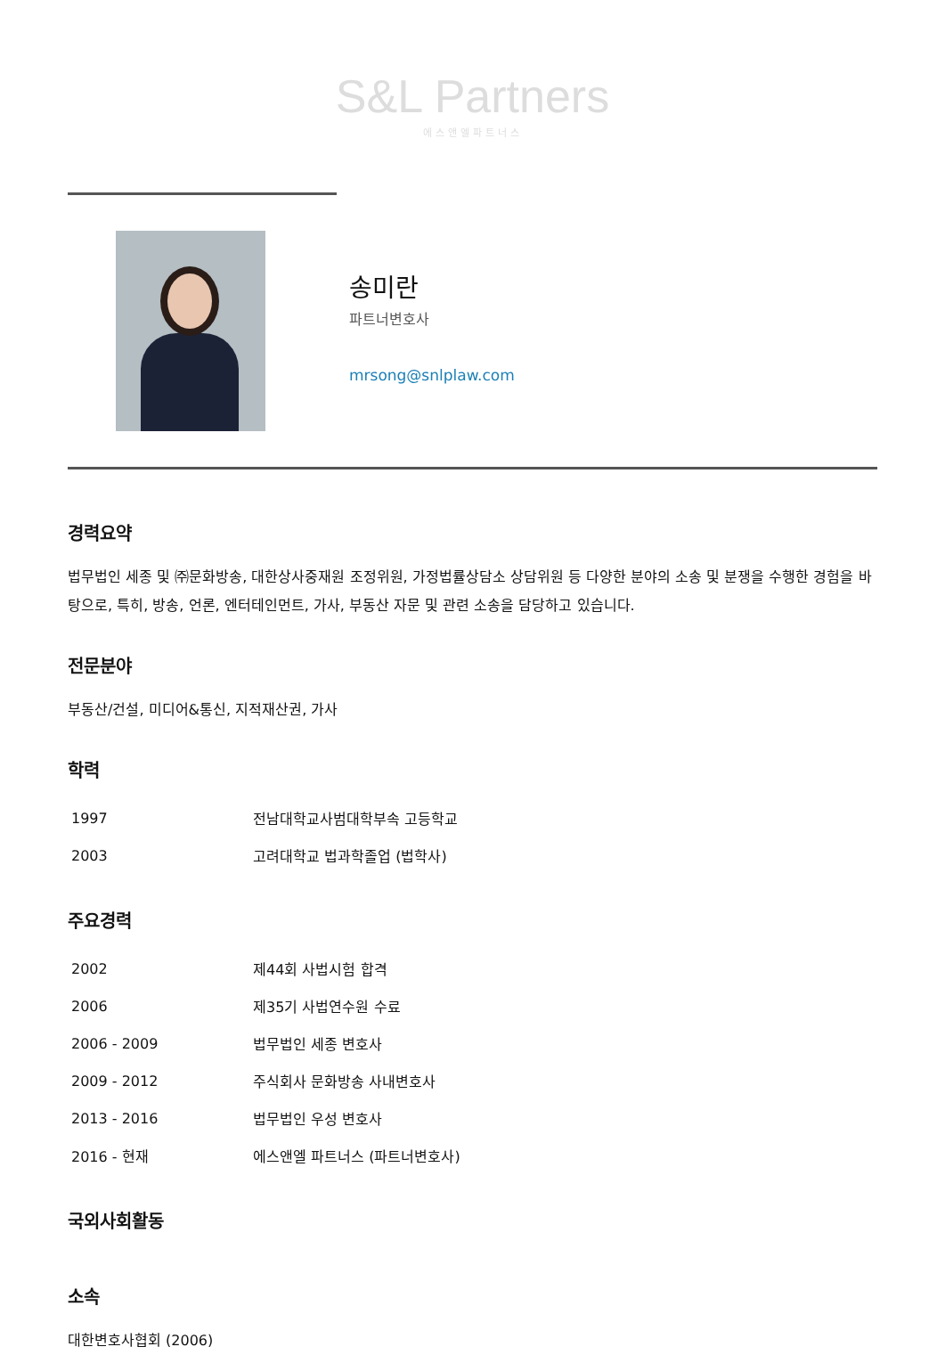S&L Partners
에스앤엘파트너스
송미란
파트너변호사
mrsong@snlplaw.com
경력요약
법무법인 세종 및 ㈜문화방송, 대한상사중재원 조정위원, 가정법률상담소 상담위원 등 다양한 분야의 소송 및 분쟁을 수행한 경험을 바탕으로, 특히, 방송, 언론, 엔터테인먼트, 가사, 부동산 자문 및 관련 소송을 담당하고 있습니다.
전문분야
부동산/건설, 미디어&통신, 지적재산권, 가사
학력
| 1997 | 전남대학교사범대학부속 고등학교 |
| 2003 | 고려대학교 법과학졸업 (법학사) |
주요경력
| 2002 | 제44회 사법시험 합격 |
| 2006 | 제35기 사법연수원 수료 |
| 2006 - 2009 | 법무법인 세종 변호사 |
| 2009 - 2012 | 주식회사 문화방송 사내변호사 |
| 2013 - 2016 | 법무법인 우성 변호사 |
| 2016 - 현재 | 에스앤엘 파트너스 (파트너변호사) |
국외사회활동
소속
대한변호사협회 (2006)